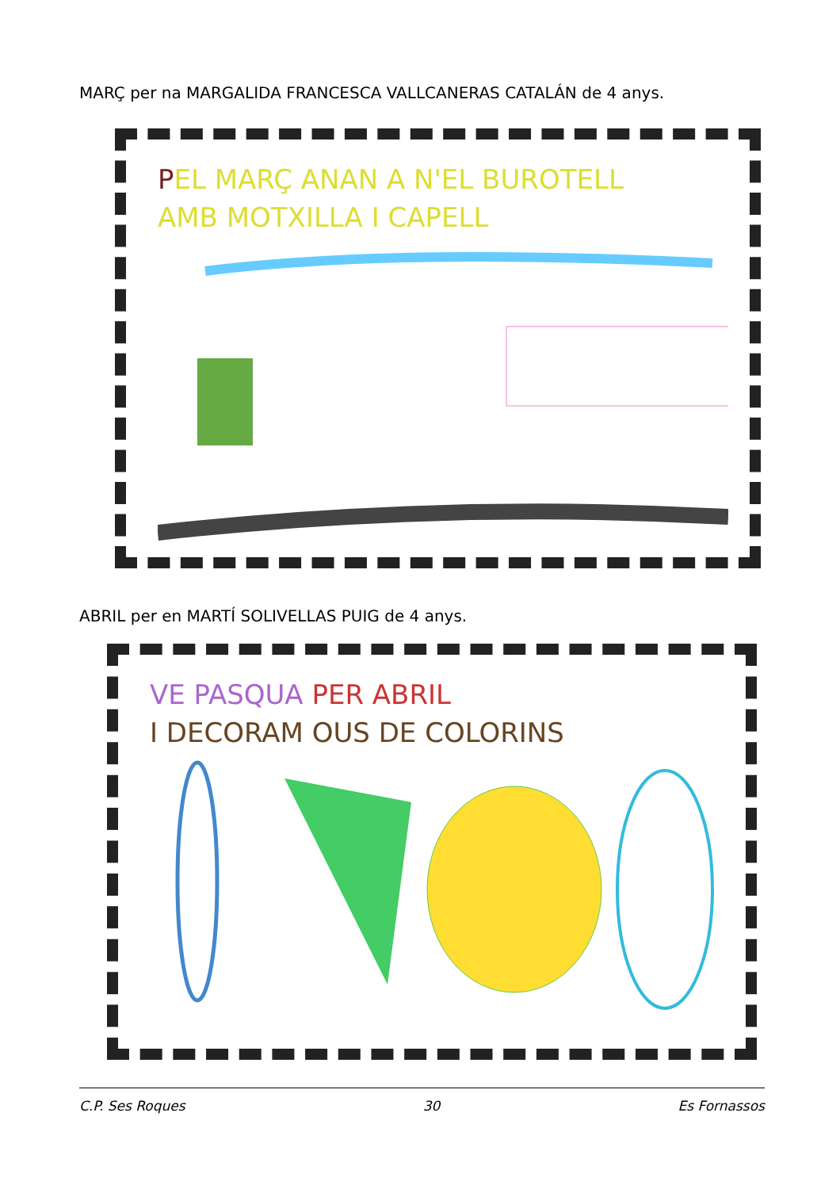MARÇ per na MARGALIDA FRANCESCA VALLCANERAS CATALÁN de 4 anys.
PEL MARÇ ANAN A N'EL BUROTELL
AMB MOTXILLA I CAPELL
ABRIL per en MARTÍ SOLIVELLAS PUIG de 4 anys.
VE PASQUA PER ABRIL
I DECORAM OUS DE COLORINS
C.P. Ses Roques 30 Es Fornassos